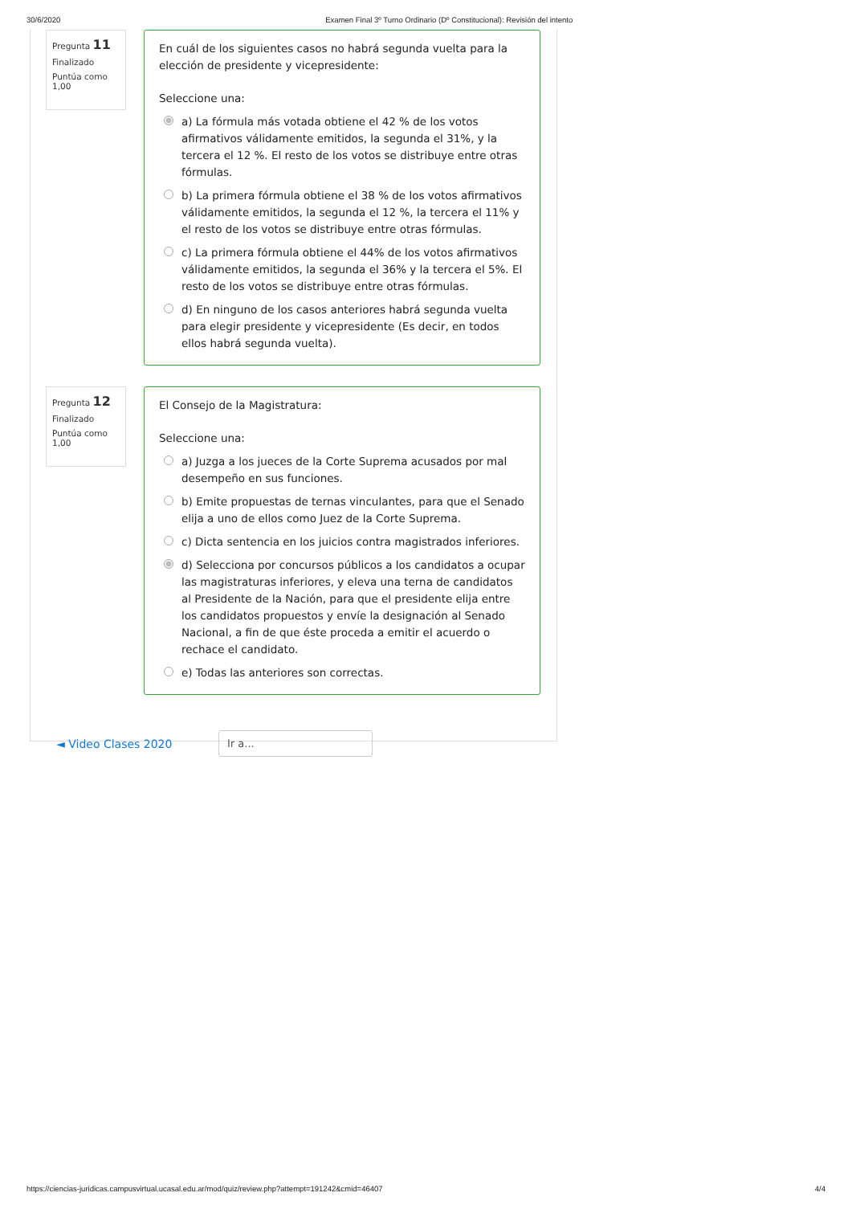30/6/2020 Examen Final 3º Turno Ordinario (Dº Constitucional): Revisión del intento
Pregunta 11
Finalizado
Puntúa como 1,00
En cuál de los siguientes casos no habrá segunda vuelta para la elección de presidente y vicepresidente:
Seleccione una:
a) La fórmula más votada obtiene el 42 % de los votos afirmativos válidamente emitidos, la segunda el 31%, y la tercera el 12 %. El resto de los votos se distribuye entre otras fórmulas.
b) La primera fórmula obtiene el 38 % de los votos afirmativos válidamente emitidos, la segunda el 12 %, la tercera el 11% y el resto de los votos se distribuye entre otras fórmulas.
c) La primera fórmula obtiene el 44% de los votos afirmativos válidamente emitidos, la segunda el 36% y la tercera el 5%. El resto de los votos se distribuye entre otras fórmulas.
d) En ninguno de los casos anteriores habrá segunda vuelta para elegir presidente y vicepresidente (Es decir, en todos ellos habrá segunda vuelta).
Pregunta 12
Finalizado
Puntúa como 1,00
El Consejo de la Magistratura:
Seleccione una:
a) Juzga a los jueces de la Corte Suprema acusados por mal desempeño en sus funciones.
b) Emite propuestas de ternas vinculantes, para que el Senado elija a uno de ellos como Juez de la Corte Suprema.
c) Dicta sentencia en los juicios contra magistrados inferiores.
d) Selecciona por concursos públicos a los candidatos a ocupar las magistraturas inferiores, y eleva una terna de candidatos al Presidente de la Nación, para que el presidente elija entre los candidatos propuestos y envíe la designación al Senado Nacional, a fin de que éste proceda a emitir el acuerdo o rechace el candidato.
e) Todas las anteriores son correctas.
◄ Video Clases 2020
Ir a...
https://ciencias-juridicas.campusvirtual.ucasal.edu.ar/mod/quiz/review.php?attempt=191242&cmid=46407 4/4